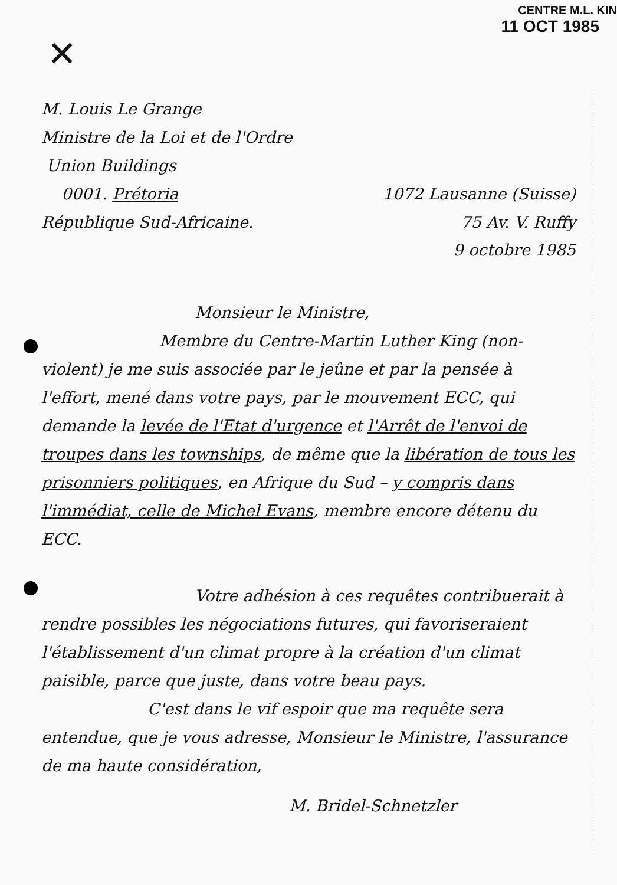CENTRE M.L. KIN
11 OCT 1985
✕
M. Louis Le Grange
Ministre de la Loi et de l'Ordre
Union Buildings
0001. Prétoria 1072 Lausanne (Suisse)
République Sud-Africaine. 75 Av. V. Ruffy
9 octobre 1985
Monsieur le Ministre,
Membre du Centre-Martin Luther King (non-violent) je me suis associée par le jeûne et par la pensée à l'effort, mené dans votre pays, par le mouvement ECC, qui demande la levée de l'Etat d'urgence et l'Arrêt de l'envoi de troupes dans les townships, de même que la libération de tous les prisonniers politiques, en Afrique du Sud – y compris dans l'immédiat, celle de Michel Evans, membre encore détenu du ECC.
Votre adhésion à ces requêtes contribuerait à rendre possibles les négociations futures, qui favoriseraient l'établissement d'un climat propre à la création d'un climat paisible, parce que juste, dans votre beau pays.
C'est dans le vif espoir que ma requête sera entendue, que je vous adresse, Monsieur le Ministre, l'assurance de ma haute considération,
M. Bridel-Schnetzler